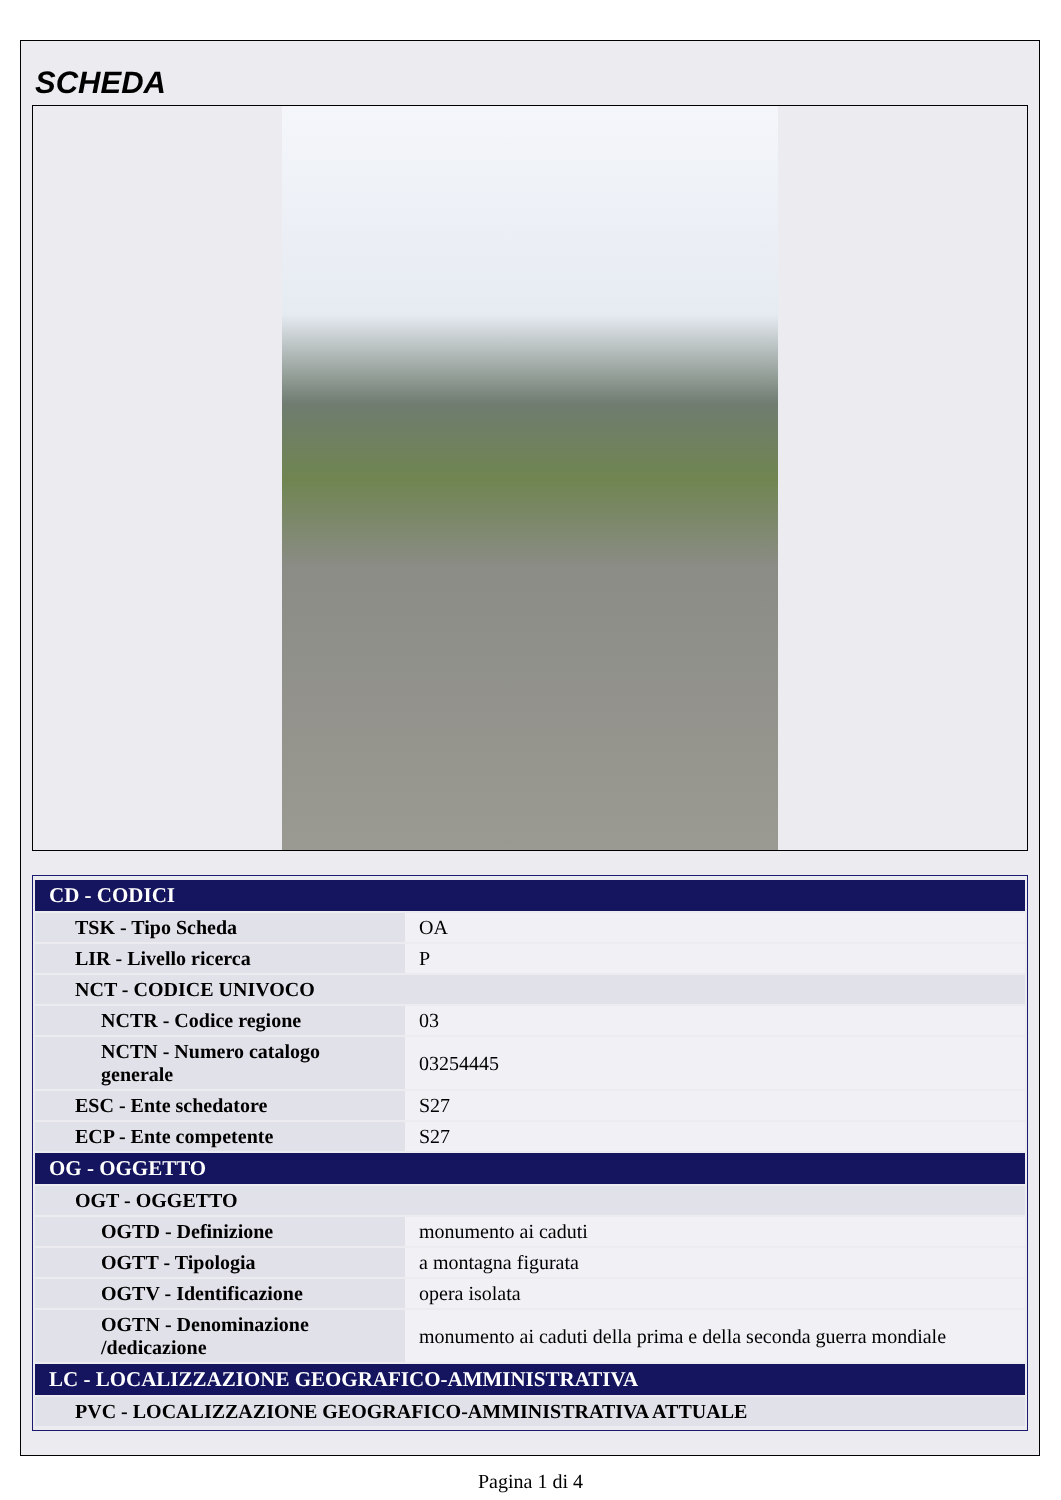SCHEDA
| CD - CODICI | |
| TSK - Tipo Scheda | OA |
| LIR - Livello ricerca | P |
| NCT - CODICE UNIVOCO | |
| NCTR - Codice regione | 03 |
| NCTN - Numero catalogo generale | 03254445 |
| ESC - Ente schedatore | S27 |
| ECP - Ente competente | S27 |
| OG - OGGETTO | |
| OGT - OGGETTO | |
| OGTD - Definizione | monumento ai caduti |
| OGTT - Tipologia | a montagna figurata |
| OGTV - Identificazione | opera isolata |
| OGTN - Denominazione /dedicazione | monumento ai caduti della prima e della seconda guerra mondiale |
| LC - LOCALIZZAZIONE GEOGRAFICO-AMMINISTRATIVA | |
| PVC - LOCALIZZAZIONE GEOGRAFICO-AMMINISTRATIVA ATTUALE | |
Pagina 1 di 4